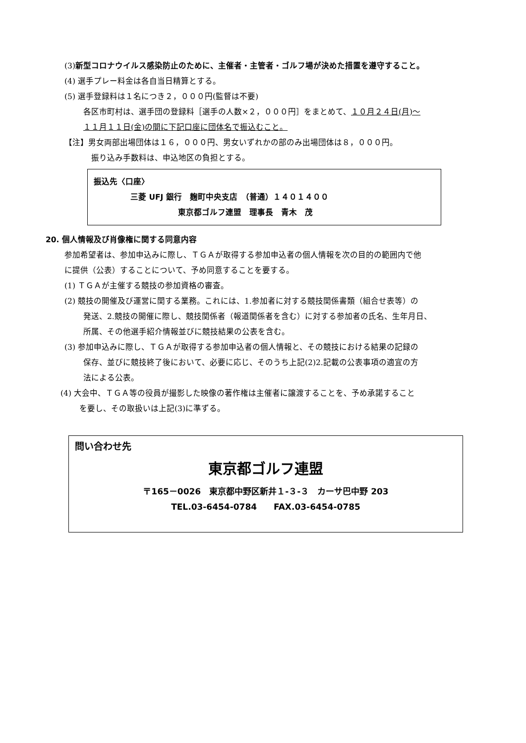(3) 新型コロナウイルス感染防止のために、主催者・主管者・ゴルフ場が決めた措置を遵守すること。
(4) 選手プレー料金は各自当日精算とする。
(5) 選手登録料は１名につき２，０００円(監督は不要)
各区市町村は、選手団の登録料［選手の人数×２，０００円］をまとめて、１０月２４日(月)～
１１月１１日(金)の間に下記口座に団体名で振込むこと。
【注】男女両部出場団体は１６，０００円、男女いずれかの部のみ出場団体は８，０００円。
振り込み手数料は、申込地区の負担とする。
振込先〈口座〉
三菱 UFJ 銀行　麹町中央支店　（普通）１４０１４００
東京都ゴルフ連盟　理事長　青木　茂
20. 個人情報及び肖像権に関する同意内容
参加希望者は、参加申込みに際し、ＴＧＡが取得する参加申込者の個人情報を次の目的の範囲内で他
に提供（公表）することについて、予め同意することを要する。
(1) ＴＧＡが主催する競技の参加資格の審査。
(2) 競技の開催及び運営に関する業務。これには、1.参加者に対する競技関係書類（組合せ表等）の
発送、2.競技の開催に際し、競技関係者（報道関係者を含む）に対する参加者の氏名、生年月日、
所属、その他選手紹介情報並びに競技結果の公表を含む。
(3) 参加申込みに際し、ＴＧＡが取得する参加申込者の個人情報と、その競技における結果の記録の
保存、並びに競技終了後において、必要に応じ、そのうち上記(2)2.記載の公表事項の適宜の方
法による公表。
(4) 大会中、ＴＧＡ等の役員が撮影した映像の著作権は主催者に譲渡することを、予め承諾すること
を要し、その取扱いは上記(3)に準ずる。
問い合わせ先
東京都ゴルフ連盟
〒165－0026　東京都中野区新井１-３-３　カーサ巴中野 203
TEL.03-6454-0784　　FAX.03-6454-0785